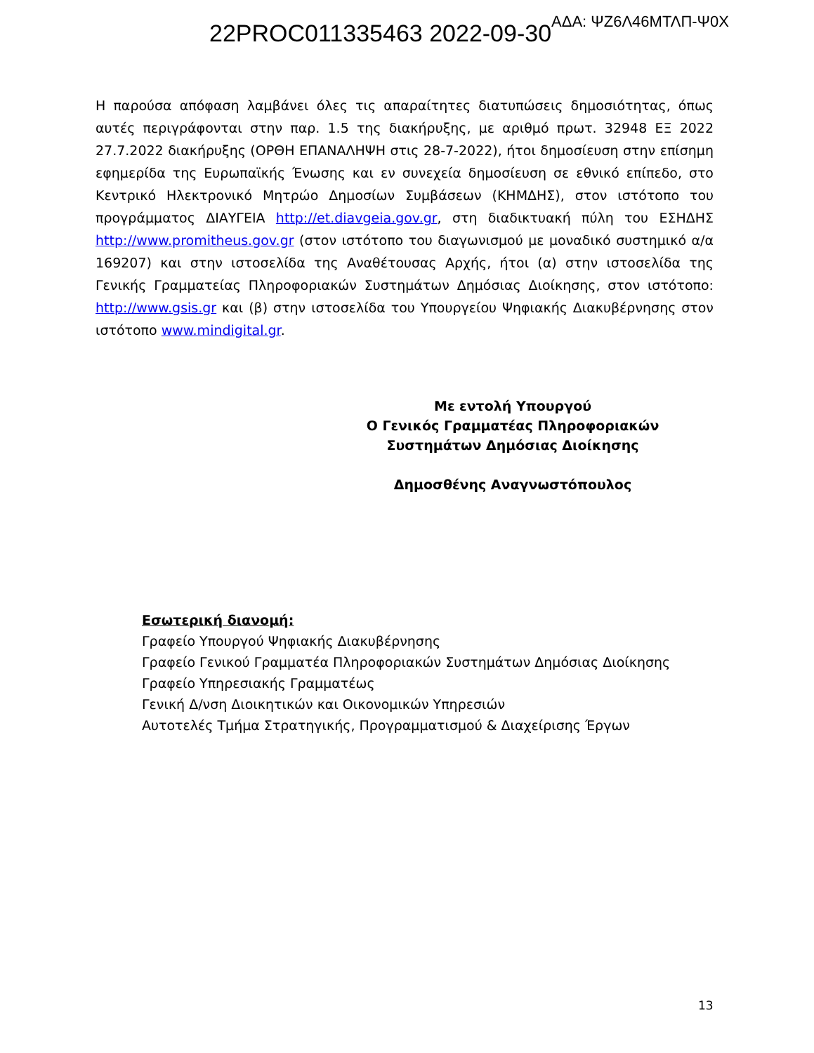22PROC011335463 2022-09-30 ΑΔΑ: ΨΖ6Λ46ΜΤΛΠ-Ψ0Χ
Η παρούσα απόφαση λαμβάνει όλες τις απαραίτητες διατυπώσεις δημοσιότητας, όπως αυτές περιγράφονται στην παρ. 1.5 της διακήρυξης, με αριθμό πρωτ. 32948 ΕΞ 2022 27.7.2022 διακήρυξης (ΟΡΘΗ ΕΠΑΝΑΛΗΨΗ στις 28-7-2022), ήτοι δημοσίευση στην επίσημη εφημερίδα της Ευρωπαϊκής Ένωσης και εν συνεχεία δημοσίευση σε εθνικό επίπεδο, στο Κεντρικό Ηλεκτρονικό Μητρώο Δημοσίων Συμβάσεων (ΚΗΜΔΗΣ), στον ιστότοπο του προγράμματος ΔΙΑΥΓΕΙΑ http://et.diavgeia.gov.gr, στη διαδικτυακή πύλη του ΕΣΗΔΗΣ http://www.promitheus.gov.gr (στον ιστότοπο του διαγωνισμού με μοναδικό συστημικό α/α 169207) και στην ιστοσελίδα της Αναθέτουσας Αρχής, ήτοι (α) στην ιστοσελίδα της Γενικής Γραμματείας Πληροφοριακών Συστημάτων Δημόσιας Διοίκησης, στον ιστότοπο: http://www.gsis.gr και (β) στην ιστοσελίδα του Υπουργείου Ψηφιακής Διακυβέρνησης στον ιστότοπο www.mindigital.gr.
Με εντολή Υπουργού
Ο Γενικός Γραμματέας Πληροφοριακών
Συστημάτων Δημόσιας Διοίκησης
Δημοσθένης Αναγνωστόπουλος
Εσωτερική διανομή:
Γραφείο Υπουργού Ψηφιακής Διακυβέρνησης
Γραφείο Γενικού Γραμματέα Πληροφοριακών Συστημάτων Δημόσιας Διοίκησης
Γραφείο Υπηρεσιακής Γραμματέως
Γενική Δ/νση Διοικητικών και Οικονομικών Υπηρεσιών
Αυτοτελές Τμήμα Στρατηγικής, Προγραμματισμού & Διαχείρισης Έργων
13